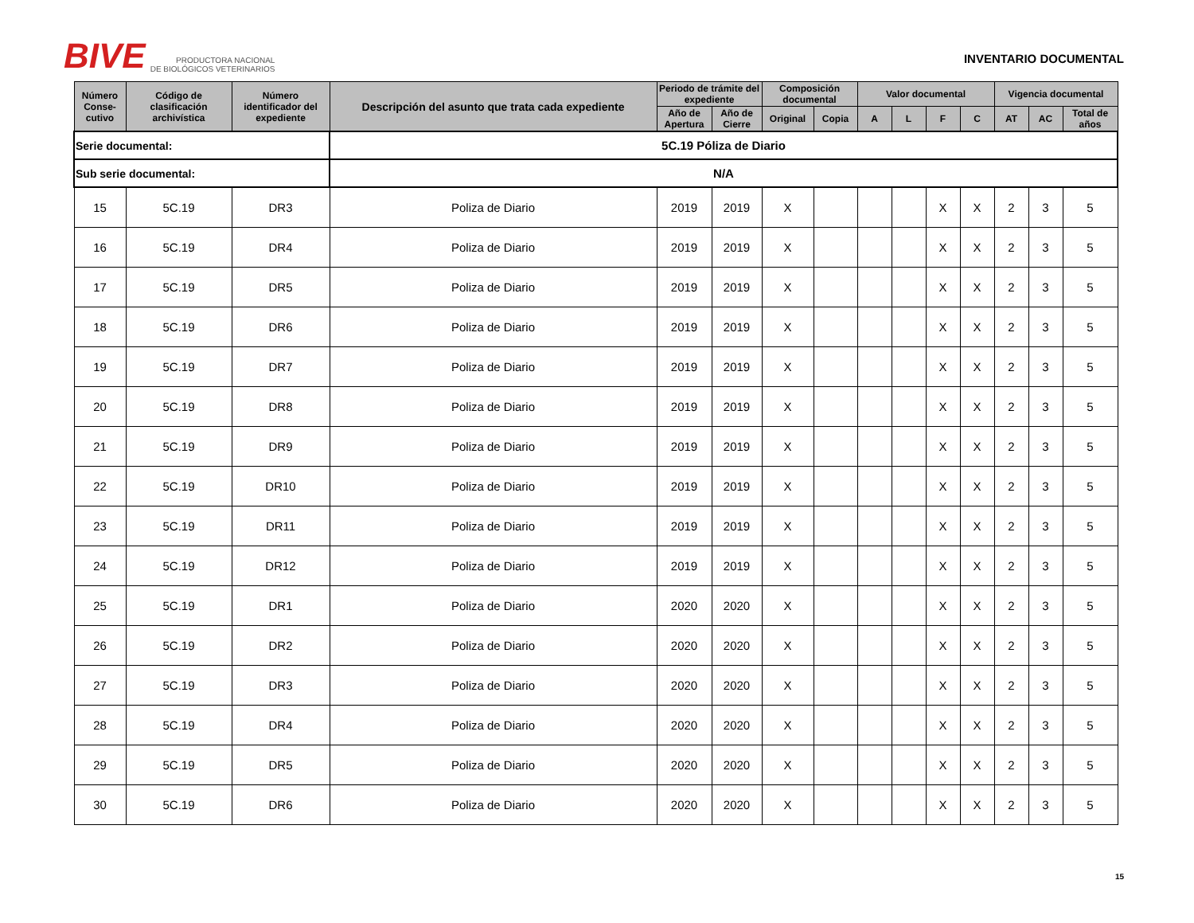BIVE PRODUCTORA NACIONAL
DE BIOLÓGICOS VETERINARIOS
INVENTARIO DOCUMENTAL
| Serie documental: | | | 5C.19 Póliza de Diario | | | | | | | | | | | |
| Sub serie documental: | | | N/A | | | | | | | | | | | |
| Número Conse-cutivo | Código de clasificación archivística | Número identificador del expediente | Descripción del asunto que trata cada expediente | Periodo de trámite del expediente | | Composición documental | | Valor documental | | | | Vigencia documental | | |
| | | | | Año de Apertura | Año de Cierre | Original | Copia | A | L | F | C | AT | AC | Total de años |
| 15 | 5C.19 | DR3 | Poliza de Diario | 2019 | 2019 | X | | | | X | X | 2 | 3 | 5 |
| 16 | 5C.19 | DR4 | Poliza de Diario | 2019 | 2019 | X | | | | X | X | 2 | 3 | 5 |
| 17 | 5C.19 | DR5 | Poliza de Diario | 2019 | 2019 | X | | | | X | X | 2 | 3 | 5 |
| 18 | 5C.19 | DR6 | Poliza de Diario | 2019 | 2019 | X | | | | X | X | 2 | 3 | 5 |
| 19 | 5C.19 | DR7 | Poliza de Diario | 2019 | 2019 | X | | | | X | X | 2 | 3 | 5 |
| 20 | 5C.19 | DR8 | Poliza de Diario | 2019 | 2019 | X | | | | X | X | 2 | 3 | 5 |
| 21 | 5C.19 | DR9 | Poliza de Diario | 2019 | 2019 | X | | | | X | X | 2 | 3 | 5 |
| 22 | 5C.19 | DR10 | Poliza de Diario | 2019 | 2019 | X | | | | X | X | 2 | 3 | 5 |
| 23 | 5C.19 | DR11 | Poliza de Diario | 2019 | 2019 | X | | | | X | X | 2 | 3 | 5 |
| 24 | 5C.19 | DR12 | Poliza de Diario | 2019 | 2019 | X | | | | X | X | 2 | 3 | 5 |
| 25 | 5C.19 | DR1 | Poliza de Diario | 2020 | 2020 | X | | | | X | X | 2 | 3 | 5 |
| 26 | 5C.19 | DR2 | Poliza de Diario | 2020 | 2020 | X | | | | X | X | 2 | 3 | 5 |
| 27 | 5C.19 | DR3 | Poliza de Diario | 2020 | 2020 | X | | | | X | X | 2 | 3 | 5 |
| 28 | 5C.19 | DR4 | Poliza de Diario | 2020 | 2020 | X | | | | X | X | 2 | 3 | 5 |
| 29 | 5C.19 | DR5 | Poliza de Diario | 2020 | 2020 | X | | | | X | X | 2 | 3 | 5 |
| 30 | 5C.19 | DR6 | Poliza de Diario | 2020 | 2020 | X | | | | X | X | 2 | 3 | 5 |
15